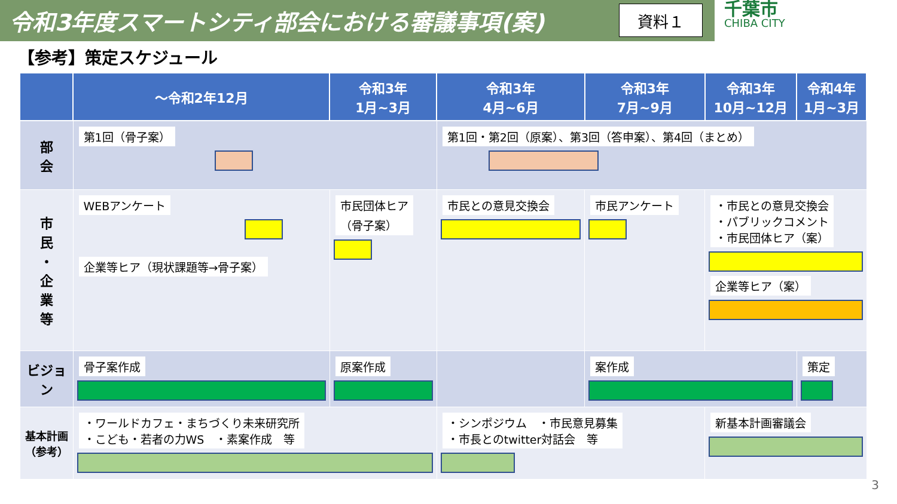令和3年度スマートシティ部会における審議事項(案)
資料１
千葉市
CHIBA CITY
【参考】策定スケジュール
| | ～令和2年12月 | 令和3年 1月~3月 | 令和3年 4月~6月 | 令和3年 7月~9月 | 令和3年 10月~12月 | 令和4年 1月~3月 |
| --- | --- | --- | --- | --- | --- | --- |
| 部 会 | 第1回（骨子案） | | 第1回・第2回（原案）、第3回（答申案）、第4回（まとめ） | | | |
| 市 民 ・ 企 業 等 | WEBアンケート 企業等ヒア（現状課題等→骨子案） | 市民団体ヒア （骨子案） | 市民との意見交換会 | 市民アンケート | ・市民との意見交換会 ・パブリックコメント ・市民団体ヒア（案） 企業等ヒア（案） | |
| ビジョン | 骨子案作成 | 原案作成 | | 案作成 | | 策定 |
| 基本計画（参考） | ・ワールドカフェ・まちづくり未来研究所 ・こども・若者の力WS ・素案作成 等 | | ・シンポジウム ・市民意見募集 ・市長とのtwitter対話会 等 | | 新基本計画審議会 | |
3